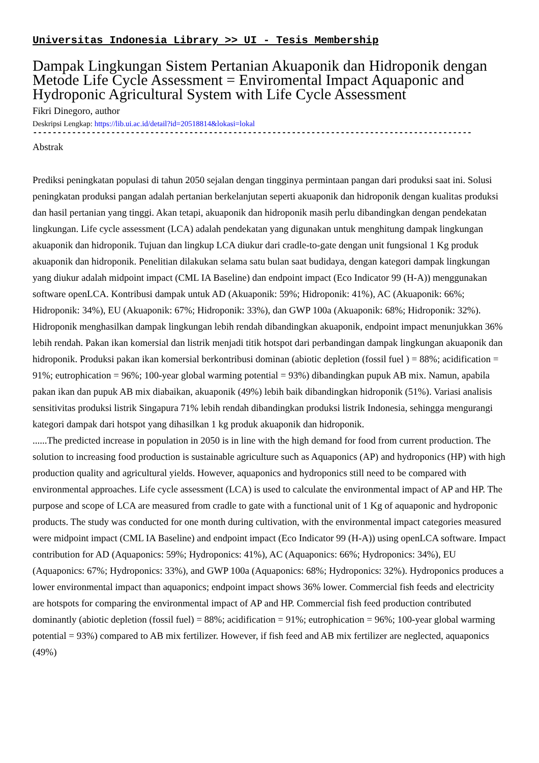Universitas Indonesia Library >> UI - Tesis Membership
Dampak Lingkungan Sistem Pertanian Akuaponik dan Hidroponik dengan Metode Life Cycle Assessment = Enviromental Impact Aquaponic and Hydroponic Agricultural System with Life Cycle Assessment
Fikri Dinegoro, author
Deskripsi Lengkap: https://lib.ui.ac.id/detail?id=20518814&lokasi=lokal
------------------------------------------------------------------------------------------
Abstrak
Prediksi peningkatan populasi di tahun 2050 sejalan dengan tingginya permintaan pangan dari produksi saat ini. Solusi peningkatan produksi pangan adalah pertanian berkelanjutan seperti akuaponik dan hidroponik dengan kualitas produksi dan hasil pertanian yang tinggi. Akan tetapi, akuaponik dan hidroponik masih perlu dibandingkan dengan pendekatan lingkungan. Life cycle assessment (LCA) adalah pendekatan yang digunakan untuk menghitung dampak lingkungan akuaponik dan hidroponik. Tujuan dan lingkup LCA diukur dari cradle-to-gate dengan unit fungsional 1 Kg produk akuaponik dan hidroponik. Penelitian dilakukan selama satu bulan saat budidaya, dengan kategori dampak lingkungan yang diukur adalah midpoint impact (CML IA Baseline) dan endpoint impact (Eco Indicator 99 (H-A)) menggunakan software openLCA. Kontribusi dampak untuk AD (Akuaponik: 59%; Hidroponik: 41%), AC (Akuaponik: 66%; Hidroponik: 34%), EU (Akuaponik: 67%; Hidroponik: 33%), dan GWP 100a (Akuaponik: 68%; Hidroponik: 32%). Hidroponik menghasilkan dampak lingkungan lebih rendah dibandingkan akuaponik, endpoint impact menunjukkan 36% lebih rendah. Pakan ikan komersial dan listrik menjadi titik hotspot dari perbandingan dampak lingkungan akuaponik dan hidroponik. Produksi pakan ikan komersial berkontribusi dominan (abiotic depletion (fossil fuel ) = 88%; acidification = 91%; eutrophication = 96%; 100-year global warming potential = 93%) dibandingkan pupuk AB mix. Namun, apabila pakan ikan dan pupuk AB mix diabaikan, akuaponik (49%) lebih baik dibandingkan hidroponik (51%). Variasi analisis sensitivitas produksi listrik Singapura 71% lebih rendah dibandingkan produksi listrik Indonesia, sehingga mengurangi kategori dampak dari hotspot yang dihasilkan 1 kg produk akuaponik dan hidroponik.
......The predicted increase in population in 2050 is in line with the high demand for food from current production. The solution to increasing food production is sustainable agriculture such as Aquaponics (AP) and hydroponics (HP) with high production quality and agricultural yields. However, aquaponics and hydroponics still need to be compared with environmental approaches. Life cycle assessment (LCA) is used to calculate the environmental impact of AP and HP. The purpose and scope of LCA are measured from cradle to gate with a functional unit of 1 Kg of aquaponic and hydroponic products. The study was conducted for one month during cultivation, with the environmental impact categories measured were midpoint impact (CML IA Baseline) and endpoint impact (Eco Indicator 99 (H-A)) using openLCA software. Impact contribution for AD (Aquaponics: 59%; Hydroponics: 41%), AC (Aquaponics: 66%; Hydroponics: 34%), EU (Aquaponics: 67%; Hydroponics: 33%), and GWP 100a (Aquaponics: 68%; Hydroponics: 32%). Hydroponics produces a lower environmental impact than aquaponics; endpoint impact shows 36% lower. Commercial fish feeds and electricity are hotspots for comparing the environmental impact of AP and HP. Commercial fish feed production contributed dominantly (abiotic depletion (fossil fuel) = 88%; acidification = 91%; eutrophication = 96%; 100-year global warming potential = 93%) compared to AB mix fertilizer. However, if fish feed and AB mix fertilizer are neglected, aquaponics (49%)